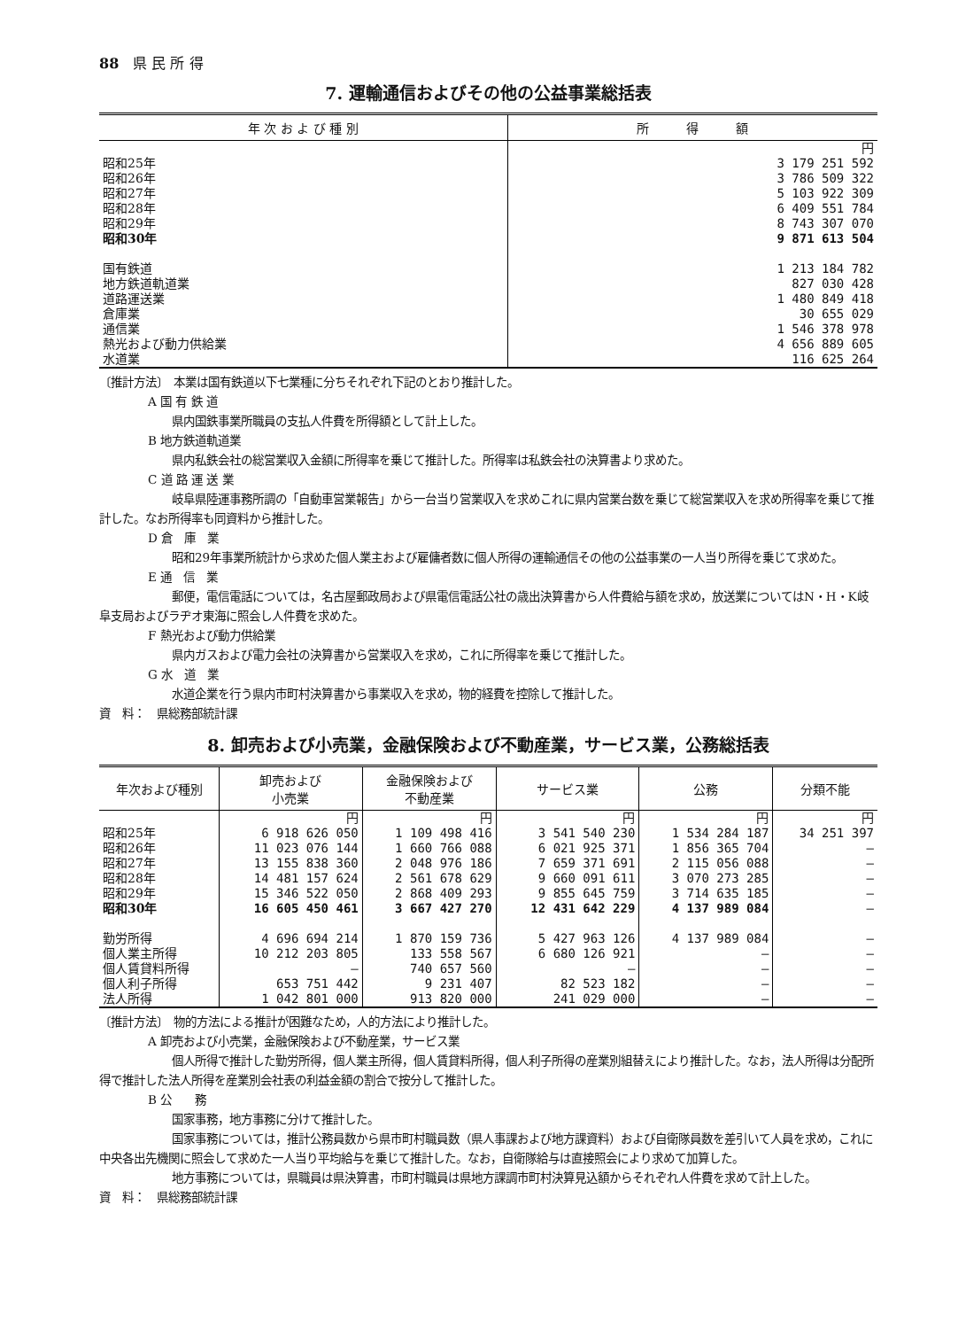88　県 民 所 得
7. 運輸通信およびその他の公益事業総括表
| 年 次 お よ び 種 別 | 所 得 額 |
| --- | --- |
| | 円 |
| 昭和25年 | 3 179 251 592 |
| 昭和26年 | 3 786 509 322 |
| 昭和27年 | 5 103 922 309 |
| 昭和28年 | 6 409 551 784 |
| 昭和29年 | 8 743 307 070 |
| 昭和30年 | 9 871 613 504 |
| 国有鉄道 | 1 213 184 782 |
| 地方鉄道軌道業 | 827 030 428 |
| 道路運送業 | 1 480 849 418 |
| 倉庫業 | 30 655 029 |
| 通信業 | 1 546 378 978 |
| 熱光および動力供給業 | 4 656 889 605 |
| 水道業 | 116 625 264 |
〔推計方法〕　本業は国有鉄道以下七業種に分ちそれぞれ下記のとおり推計した。
A 国 有 鉄 道
県内国鉄事業所職員の支払人件費を所得額として計上した。
B 地方鉄道軌道業
県内私鉄会社の総営業収入金額に所得率を乗じて推計した。所得率は私鉄会社の決算書より求めた。
C 道 路 運 送 業
岐阜県陸運事務所調の「自動車営業報告」から一台当り営業収入を求めこれに県内営業台数を乗じて総営業収入を求め所得率を乗じて推計した。なお所得率も同資料から推計した。
D 倉　庫　業
昭和29年事業所統計から求めた個人業主および雇傭者数に個人所得の運輸通信その他の公益事業の一人当り所得を乗じて求めた。
E 通　信　業
郵便，電信電話については，名古屋郵政局および県電信電話公社の歳出決算書から人件費給与額を求め，放送業についてはN・H・K岐阜支局およびラヂオ東海に照会し人件費を求めた。
F 熱光および動力供給業
県内ガスおよび電力会社の決算書から営業収入を求め，これに所得率を乗じて推計した。
G 水　道　業
水道企業を行う県内市町村決算書から事業収入を求め，物的経費を控除して推計した。
資　料：　県総務部統計課
8. 卸売および小売業，金融保険および不動産業，サービス業，公務総括表
| 年次および種別 | 卸売および 小売業 | 金融保険および 不動産業 | サービス業 | 公務 | 分類不能 |
| --- | --- | --- | --- | --- | --- |
| | 円 | 円 | 円 | 円 | 円 |
| 昭和25年 | 6 918 626 050 | 1 109 498 416 | 3 541 540 230 | 1 534 284 187 | 34 251 397 |
| 昭和26年 | 11 023 076 144 | 1 660 766 088 | 6 021 925 371 | 1 856 365 704 | — |
| 昭和27年 | 13 155 838 360 | 2 048 976 186 | 7 659 371 691 | 2 115 056 088 | — |
| 昭和28年 | 14 481 157 624 | 2 561 678 629 | 9 660 091 611 | 3 070 273 285 | — |
| 昭和29年 | 15 346 522 050 | 2 868 409 293 | 9 855 645 759 | 3 714 635 185 | — |
| 昭和30年 | 16 605 450 461 | 3 667 427 270 | 12 431 642 229 | 4 137 989 084 | — |
| 勤労所得 | 4 696 694 214 | 1 870 159 736 | 5 427 963 126 | 4 137 989 084 | — |
| 個人業主所得 | 10 212 203 805 | 133 558 567 | 6 680 126 921 | — | — |
| 個人賃貸料所得 | — | 740 657 560 | — | — | — |
| 個人利子所得 | 653 751 442 | 9 231 407 | 82 523 182 | — | — |
| 法人所得 | 1 042 801 000 | 913 820 000 | 241 029 000 | — | — |
〔推計方法〕　物的方法による推計が困難なため，人的方法により推計した。
A 卸売および小売業，金融保険および不動産業，サービス業
個人所得で推計した勤労所得，個人業主所得，個人賃貸料所得，個人利子所得の産業別組替えにより推計した。なお，法人所得は分配所得で推計した法人所得を産業別会社表の利益金額の割合で按分して推計した。
B 公　　務
国家事務，地方事務に分けて推計した。
国家事務については，推計公務員数から県市町村職員数（県人事課および地方課資料）および自衛隊員数を差引いて人員を求め，これに中央各出先機関に照会して求めた一人当り平均給与を乗じて推計した。なお，自衛隊給与は直接照会により求めて加算した。
地方事務については，県職員は県決算書，市町村職員は県地方課調市町村決算見込額からそれぞれ人件費を求めて計上した。
資　料：　県総務部統計課